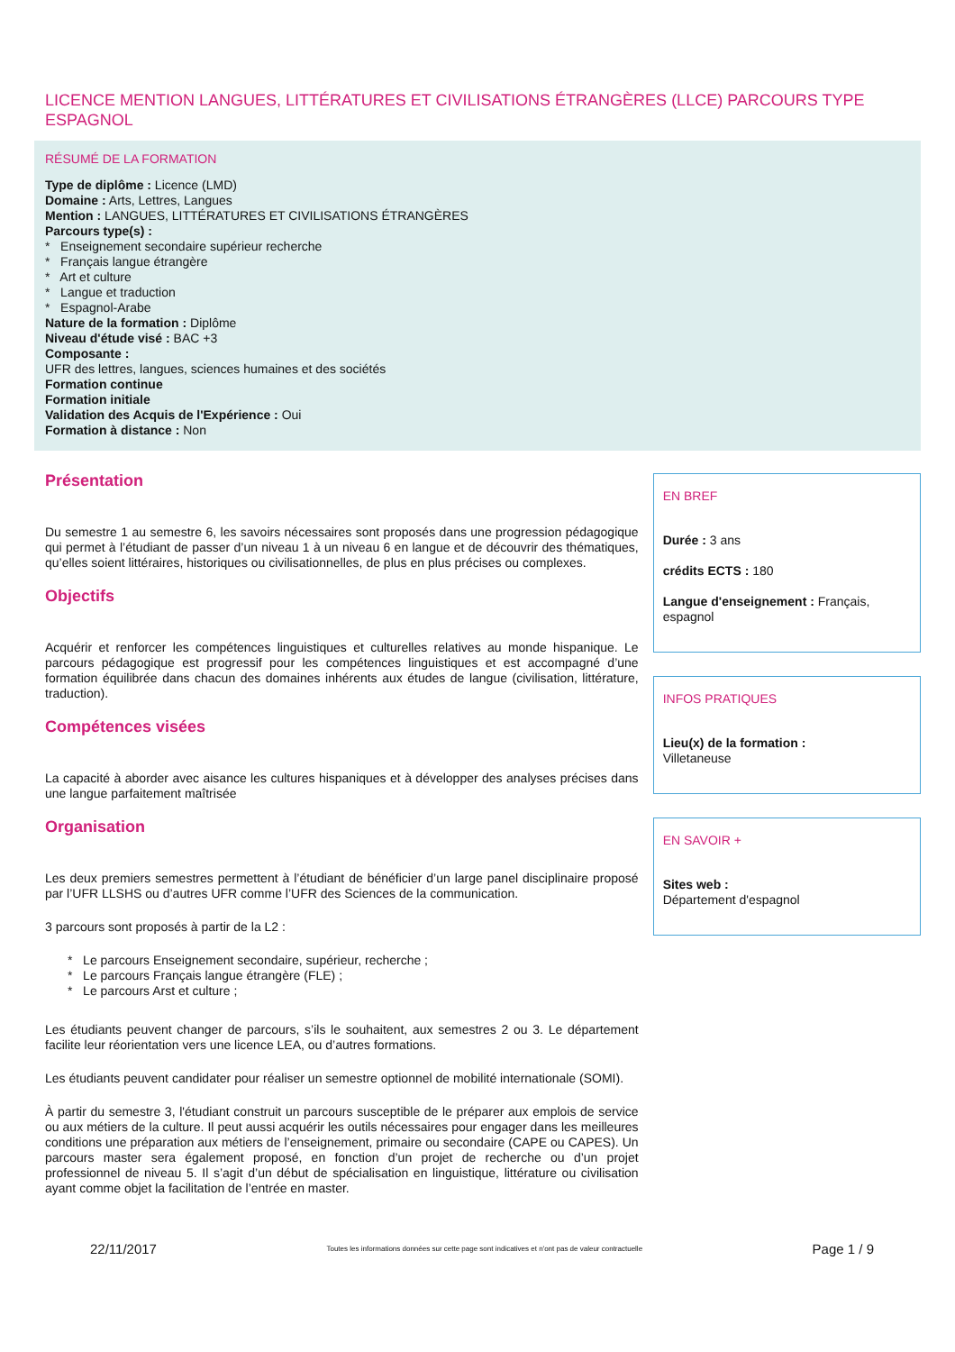LICENCE MENTION LANGUES, LITTÉRATURES ET CIVILISATIONS ÉTRANGÈRES (LLCE) PARCOURS TYPE ESPAGNOL
RÉSUMÉ DE LA FORMATION
Type de diplôme : Licence (LMD)
Domaine : Arts, Lettres, Langues
Mention : LANGUES, LITTÉRATURES ET CIVILISATIONS ÉTRANGÈRES
Parcours type(s) :
* Enseignement secondaire supérieur recherche
* Français langue étrangère
* Art et culture
* Langue et traduction
* Espagnol-Arabe
Nature de la formation : Diplôme
Niveau d'étude visé : BAC +3
Composante :
UFR des lettres, langues, sciences humaines et des sociétés
Formation continue
Formation initiale
Validation des Acquis de l'Expérience : Oui
Formation à distance : Non
Présentation
Du semestre 1 au semestre 6, les savoirs nécessaires sont proposés dans une progression pédagogique qui permet à l’étudiant de passer d’un niveau 1 à un niveau 6 en langue et de découvrir des thématiques, qu’elles soient littéraires, historiques ou civilisationnelles, de plus en plus précises ou complexes.
Objectifs
Acquérir et renforcer les compétences linguistiques et culturelles relatives au monde hispanique. Le parcours pédagogique est progressif pour les compétences linguistiques et est accompagné d’une formation équilibrée dans chacun des domaines inhérents aux études de langue (civilisation, littérature, traduction).
Compétences visées
La capacité à aborder avec aisance les cultures hispaniques et à développer des analyses précises dans une langue parfaitement maîtrisée
Organisation
Les deux premiers semestres permettent à l’étudiant de bénéficier d’un large panel disciplinaire proposé par l’UFR LLSHS ou d’autres UFR comme l’UFR des Sciences de la communication.
3 parcours sont proposés à partir de la L2 :
* Le parcours Enseignement secondaire, supérieur, recherche ;
* Le parcours Français langue étrangère (FLE) ;
* Le parcours Arst et culture ;
Les étudiants peuvent changer de parcours, s’ils le souhaitent, aux semestres 2 ou 3. Le département facilite leur réorientation vers une licence LEA, ou d’autres formations.
Les étudiants peuvent candidater pour réaliser un semestre optionnel de mobilité internationale (SOMI).
À partir du semestre 3, l'étudiant construit un parcours susceptible de le préparer aux emplois de service ou aux métiers de la culture. Il peut aussi acquérir les outils nécessaires pour engager dans les meilleures conditions une préparation aux métiers de l’enseignement, primaire ou secondaire (CAPE ou CAPES). Un parcours master sera également proposé, en fonction d’un projet de recherche ou d’un projet professionnel de niveau 5. Il s’agit d’un début de spécialisation en linguistique, littérature ou civilisation ayant comme objet la facilitation de l’entrée en master.
EN BREF
Durée : 3 ans
crédits ECTS : 180
Langue d'enseignement : Français, espagnol
INFOS PRATIQUES
Lieu(x) de la formation :
Villetaneuse
EN SAVOIR +
Sites web :
Département d'espagnol
22/11/2017 Toutes les informations données sur cette page sont indicatives et n'ont pas de valeur contractuelle Page 1 / 9